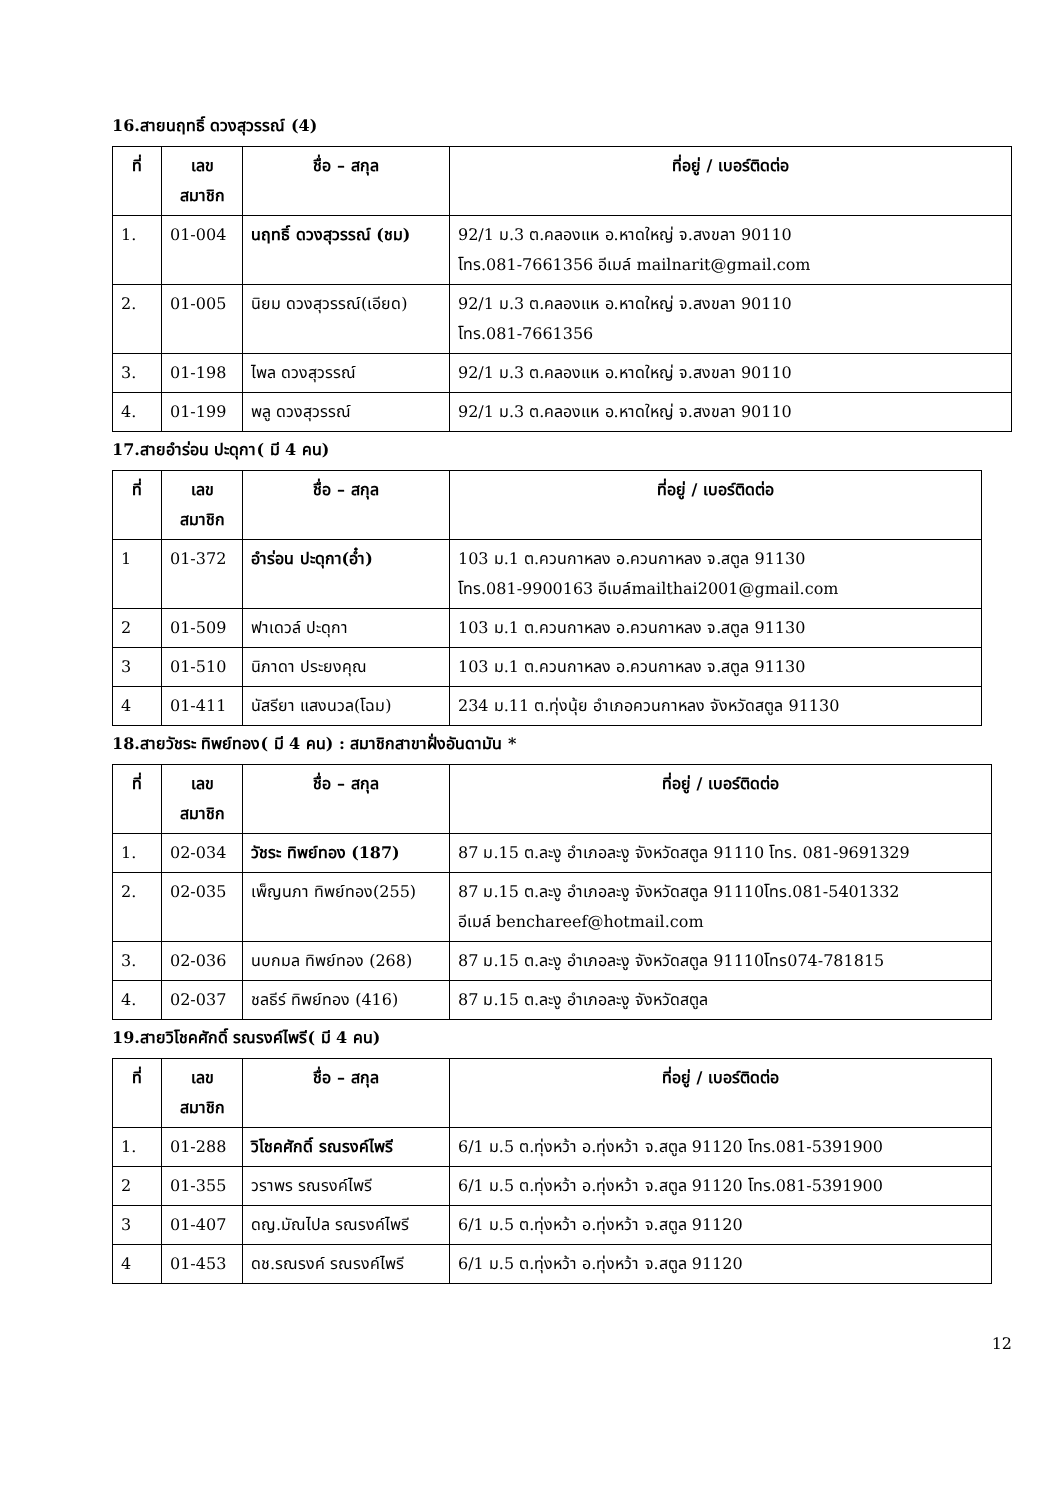16.สายนฤทธิ์ ดวงสุวรรณ์ (4)
| ที่ | เลข สมาชิก | ชื่อ – สกุล | ที่อยู่ / เบอร์ติดต่อ |
| --- | --- | --- | --- |
| 1. | 01-004 | นฤทธิ์ ดวงสุวรรณ์ (ชม) | 92/1 ม.3 ต.คลองแห อ.หาดใหญ่ จ.สงขลา 90110 โทร.081-7661356 อีเมล์ mailnarit@gmail.com |
| 2. | 01-005 | นิยม ดวงสุวรรณ์(เอียด) | 92/1 ม.3 ต.คลองแห อ.หาดใหญ่ จ.สงขลา 90110 โทร.081-7661356 |
| 3. | 01-198 | ไพล ดวงสุวรรณ์ | 92/1 ม.3 ต.คลองแห อ.หาดใหญ่ จ.สงขลา 90110 |
| 4. | 01-199 | พลู ดวงสุวรรณ์ | 92/1 ม.3 ต.คลองแห อ.หาดใหญ่ จ.สงขลา 90110 |
17.สายอำร่อน ปะดุกา( มี 4 คน)
| ที่ | เลข สมาชิก | ชื่อ – สกุล | ที่อยู่ / เบอร์ติดต่อ |
| --- | --- | --- | --- |
| 1 | 01-372 | อำร่อน ปะดุกา(อ๋ำ) | 103 ม.1 ต.ควนกาหลง อ.ควนกาหลง จ.สตูล 91130 โทร.081-9900163 อีเมล์mailthai2001@gmail.com |
| 2 | 01-509 | ฟาเดวล์ ปะดุกา | 103 ม.1 ต.ควนกาหลง อ.ควนกาหลง จ.สตูล 91130 |
| 3 | 01-510 | นิภาดา ประยงคุณ | 103 ม.1 ต.ควนกาหลง อ.ควนกาหลง จ.สตูล 91130 |
| 4 | 01-411 | นัสรียา แสงนวล(โฉม) | 234 ม.11 ต.ทุ่งนุ้ย อำเภอควนกาหลง จังหวัดสตูล 91130 |
18.สายวัชระ ทิพย์ทอง( มี 4 คน) : สมาชิกสาขาฝั่งอันดามัน *
| ที่ | เลข สมาชิก | ชื่อ – สกุล | ที่อยู่ / เบอร์ติดต่อ |
| --- | --- | --- | --- |
| 1. | 02-034 | วัชระ ทิพย์ทอง (187) | 87 ม.15 ต.ละงู อำเภอละงู จังหวัดสตูล 91110 โทร. 081-9691329 |
| 2. | 02-035 | เพ็ญนภา ทิพย์ทอง(255) | 87 ม.15 ต.ละงู อำเภอละงู จังหวัดสตูล 91110โทร.081-5401332 อีเมล์ benchareef@hotmail.com |
| 3. | 02-036 | นบกมล ทิพย์ทอง (268) | 87 ม.15 ต.ละงู อำเภอละงู จังหวัดสตูล 91110โทร074-781815 |
| 4. | 02-037 | ชลธีร์ ทิพย์ทอง (416) | 87 ม.15 ต.ละงู อำเภอละงู จังหวัดสตูล |
19.สายวิโชคศักดิ์ รณรงค์ไพรี( มี 4 คน)
| ที่ | เลข สมาชิก | ชื่อ – สกุล | ที่อยู่ / เบอร์ติดต่อ |
| --- | --- | --- | --- |
| 1. | 01-288 | วิโชคศักดิ์ รณรงค์ไพรี | 6/1 ม.5 ต.ทุ่งหว้า อ.ทุ่งหว้า จ.สตูล 91120 โทร.081-5391900 |
| 2 | 01-355 | วราพร รณรงค์ไพรี | 6/1 ม.5 ต.ทุ่งหว้า อ.ทุ่งหว้า จ.สตูล 91120 โทร.081-5391900 |
| 3 | 01-407 | ดญ.มัณไปล รณรงค์ไพรี | 6/1 ม.5 ต.ทุ่งหว้า อ.ทุ่งหว้า จ.สตูล 91120 |
| 4 | 01-453 | ดช.รณรงค์ รณรงค์ไพรี | 6/1 ม.5 ต.ทุ่งหว้า อ.ทุ่งหว้า จ.สตูล 91120 |
12